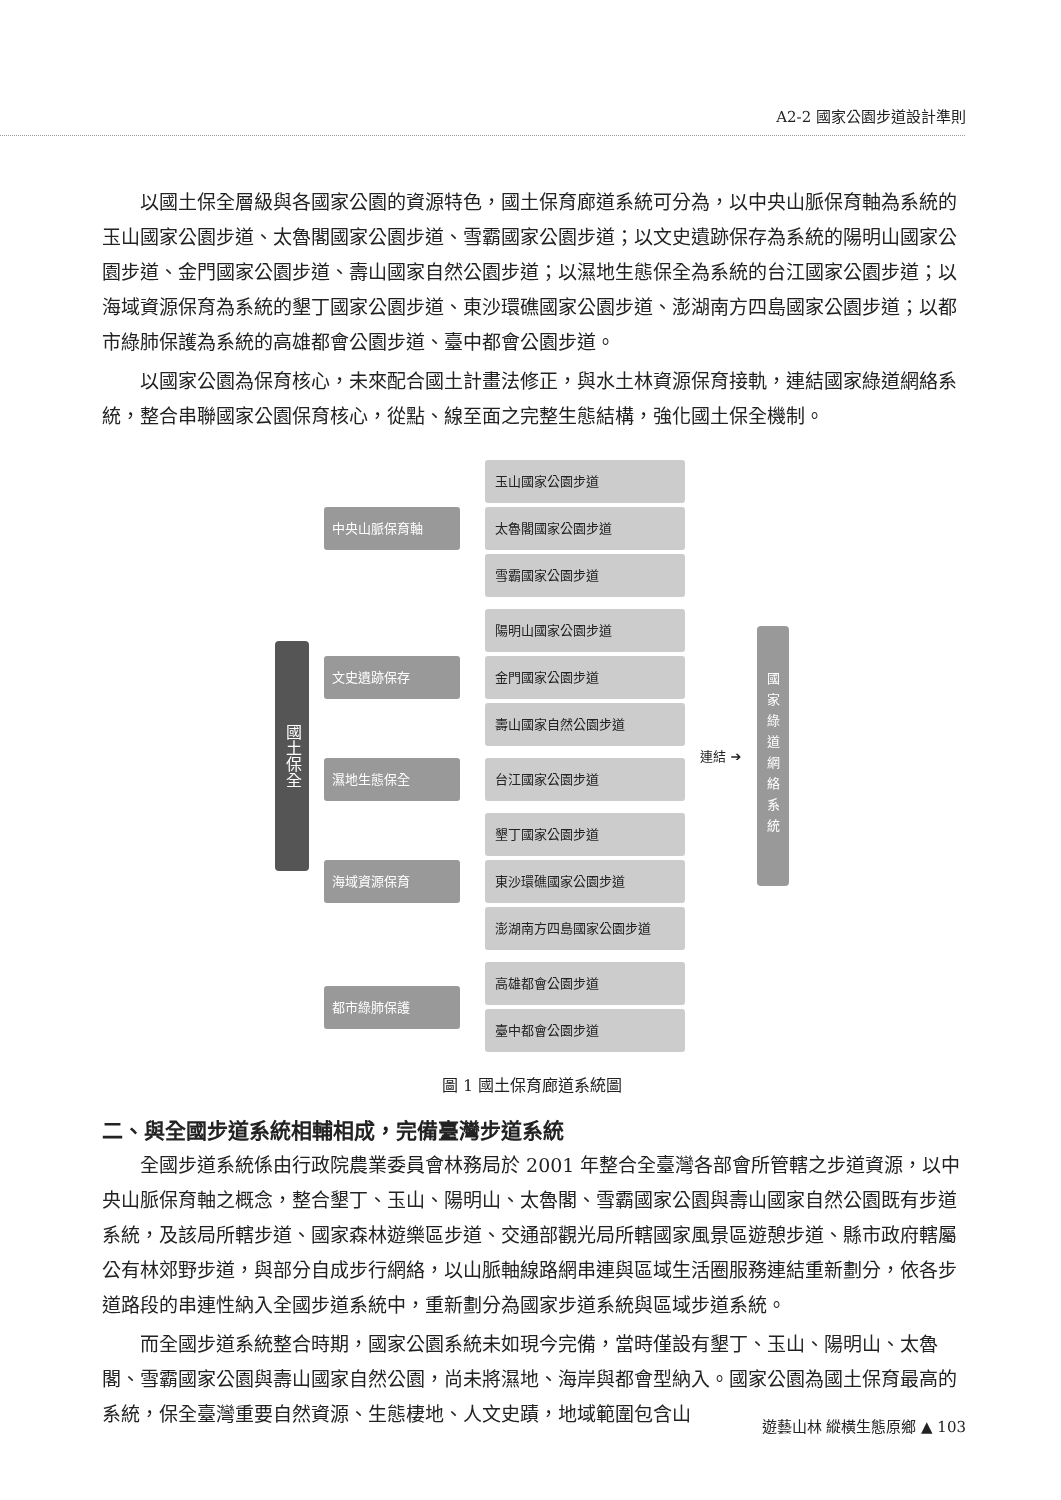A2-2 國家公園步道設計準則
以國土保全層級與各國家公園的資源特色，國土保育廊道系統可分為，以中央山脈保育軸為系統的玉山國家公園步道、太魯閣國家公園步道、雪霸國家公園步道；以文史遺跡保存為系統的陽明山國家公園步道、金門國家公園步道、壽山國家自然公園步道；以濕地生態保全為系統的台江國家公園步道；以海域資源保育為系統的墾丁國家公園步道、東沙環礁國家公園步道、澎湖南方四島國家公園步道；以都市綠肺保護為系統的高雄都會公園步道、臺中都會公園步道。
以國家公園為保育核心，未來配合國土計畫法修正，與水土林資源保育接軌，連結國家綠道網絡系統，整合串聯國家公園保育核心，從點、線至面之完整生態結構，強化國土保全機制。
國土保全
中央山脈保育軸
玉山國家公園步道
太魯閣國家公園步道
雪霸國家公園步道
文史遺跡保存
陽明山國家公園步道
金門國家公園步道
壽山國家自然公園步道
濕地生態保全
台江國家公園步道
海域資源保育
墾丁國家公園步道
東沙環礁國家公園步道
澎湖南方四島國家公園步道
都市綠肺保護
高雄都會公園步道
臺中都會公園步道
連結 ➔
國家綠道網絡系統
圖 1 國土保育廊道系統圖
二、與全國步道系統相輔相成，完備臺灣步道系統
全國步道系統係由行政院農業委員會林務局於 2001 年整合全臺灣各部會所管轄之步道資源，以中央山脈保育軸之概念，整合墾丁、玉山、陽明山、太魯閣、雪霸國家公園與壽山國家自然公園既有步道系統，及該局所轄步道、國家森林遊樂區步道、交通部觀光局所轄國家風景區遊憩步道、縣市政府轄屬公有林郊野步道，與部分自成步行網絡，以山脈軸線路網串連與區域生活圈服務連結重新劃分，依各步道路段的串連性納入全國步道系統中，重新劃分為國家步道系統與區域步道系統。
而全國步道系統整合時期，國家公園系統未如現今完備，當時僅設有墾丁、玉山、陽明山、太魯閣、雪霸國家公園與壽山國家自然公園，尚未將濕地、海岸與都會型納入。國家公園為國土保育最高的系統，保全臺灣重要自然資源、生態棲地、人文史蹟，地域範圍包含山
遊藝山林 縱橫生態原鄉 ▲ 103